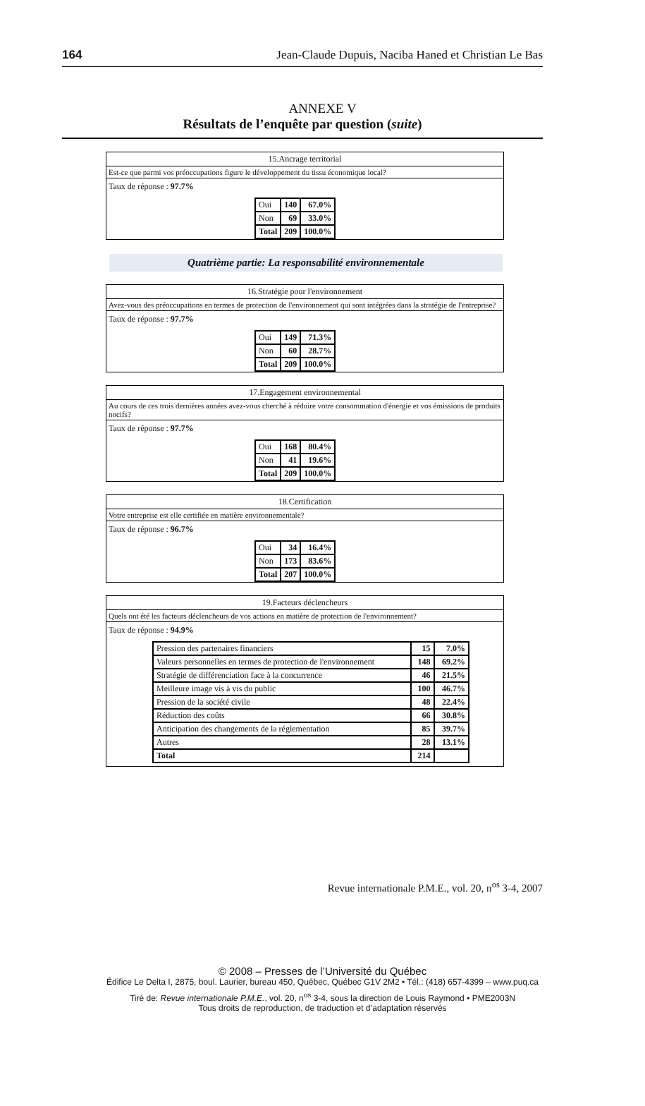164 Jean-Claude Dupuis, Naciba Haned et Christian Le Bas
ANNEXE V
Résultats de l’enquête par question (suite)
15.Ancrage territorial
Est-ce que parmi vos préoccupations figure le développement du tissu économique local?
Taux de réponse : 97.7%
| Oui | 140 | 67.0% |
| Non | 69 | 33.0% |
| Total | 209 | 100.0% |
Quatrième partie: La responsabilité environnementale
16.Stratégie pour l'environnement
Avez-vous des préoccupations en termes de protection de l'environnement qui sont intégrées dans la stratégie de l'entreprise?
Taux de réponse : 97.7%
| Oui | 149 | 71.3% |
| Non | 60 | 28.7% |
| Total | 209 | 100.0% |
17.Engagement environnemental
Au cours de ces trois dernières années avez-vous cherché à réduire votre consommation d'énergie et vos émissions de produits nocifs?
Taux de réponse : 97.7%
| Oui | 168 | 80.4% |
| Non | 41 | 19.6% |
| Total | 209 | 100.0% |
18.Certification
Votre entreprise est elle certifiée en matière environnementale?
Taux de réponse : 96.7%
| Oui | 34 | 16.4% |
| Non | 173 | 83.6% |
| Total | 207 | 100.0% |
19.Facteurs déclencheurs
Quels ont été les facteurs déclencheurs de vos actions en matière de protection de l'environnement?
Taux de réponse : 94.9%
| Pression des partenaires financiers | 15 | 7.0% |
| Valeurs personnelles en termes de protection de l'environnement | 148 | 69.2% |
| Stratégie de différenciation face à la concurrence | 46 | 21.5% |
| Meilleure image vis à vis du public | 100 | 46.7% |
| Pression de la société civile | 48 | 22.4% |
| Réduction des coûts | 66 | 30.8% |
| Anticipation des changements de la réglementation | 85 | 39.7% |
| Autres | 28 | 13.1% |
| Total | 214 | |
Revue internationale P.M.E., vol. 20, n<sup>os</sup> 3-4, 2007
© 2008 – Presses de l’Université du Québec
Édifice Le Delta I, 2875, boul. Laurier, bureau 450, Québec, Québec G1V 2M2 • Tél.: (418) 657-4399 – www.puq.ca
Tiré de: Revue internationale P.M.E., vol. 20, n<sup>os</sup> 3-4, sous la direction de Louis Raymond • PME2003N
Tous droits de reproduction, de traduction et d’adaptation réservés